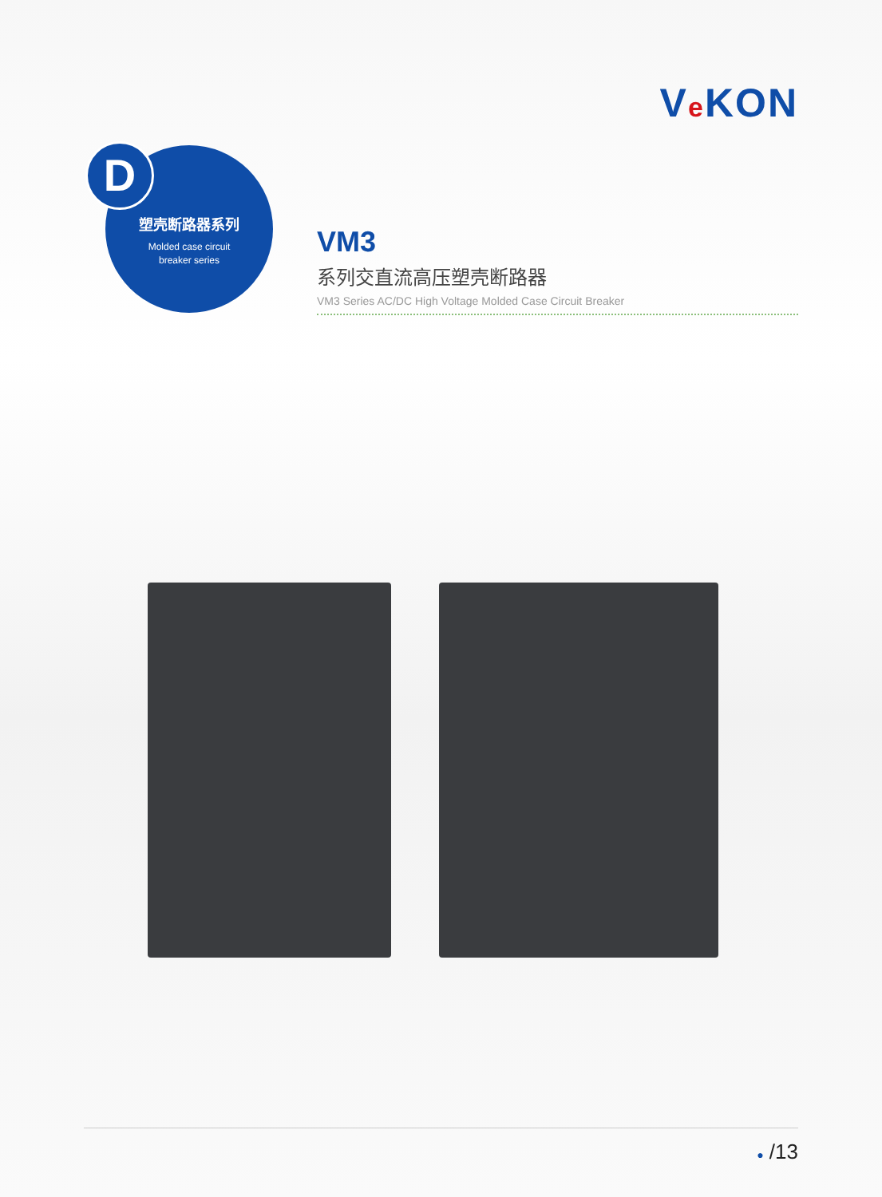Ve KON
塑壳断路器系列
Molded case circuit
breaker series
D
VM3
系列交直流高压塑壳断路器
VM3 Series AC/DC High Voltage Molded Case Circuit Breaker
● /13